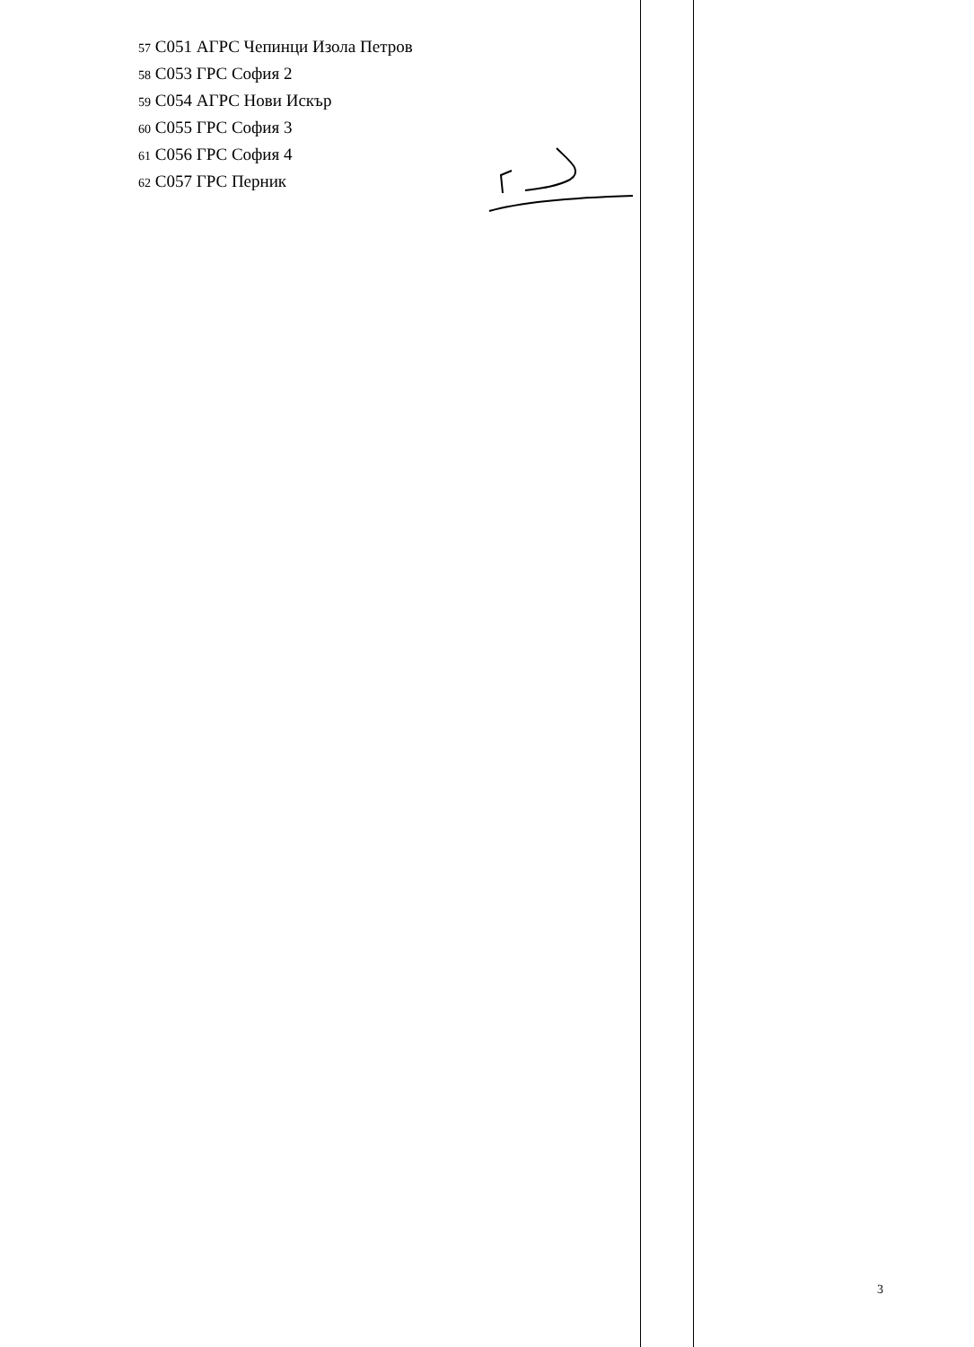57 C051 АГРС Чепинци Изола Петров
58 C053 ГРС София 2
59 C054 АГРС Нови Искър
60 C055 ГРС София 3
61 C056 ГРС София 4
62 C057 ГРС Перник
3